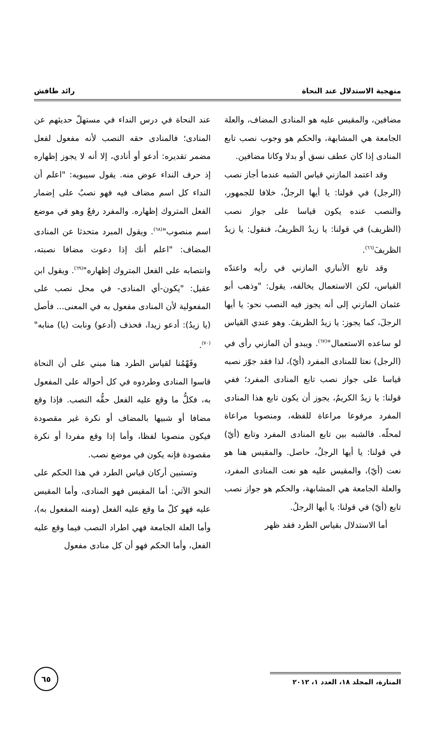منهجية الاستدلال عند النحاة رائد طافش
مضافين، والمقيس عليه هو المنادى المضاف، والعلة الجامعة هي المشابهة، والحكم هو وجوب نصب تابع المنادى إذا كان عطف نسق أو بدلا وكانا مضافين.
وقد اعتمد المازني قياس الشبه عندما أجاز نصب (الرجل) في قولنا: يا أيها الرجلُ، خلافا للجمهور، والنصب عنده يكون قياسا على جواز نصب (الظريف) في قولنا: يا زيدُ الظريفُ، فنقول: يا زيدُ الظريفَ<sup>(٦٦)</sup>.
وقد تابع الأنباري المازني في رأيه واعتدّه القياس، لكن الاستعمال يخالفه، يقول: "وذهب أبو عثمان المازني إلى أنه يجوز فيه النصب نحو: يا أيها الرجلَ، كما يجوز: يا زيدُ الظريفَ. وهو عندي القياس لو ساعده الاستعمال"<sup>(٦٧)</sup>. ويبدو أن المازني رأى في (الرجل) نعتا للمنادى المفرد (أيّ)، لذا فقد جوّز نصبه قياسا على جواز نصب تابع المنادى المفرد؛ ففي قولنا: يا زيدُ الكريمُ، يجوز أن يكون تابع هذا المنادى المفرد مرفوعا مراعاة للفظه، ومنصوبا مراعاة لمحلّه. فالشبه بين تابع المنادى المفرد وتابع (أيّ) في قولنا: يا أيها الرجلُ، حاصل. والمقيس هنا هو نعت (أيّ)، والمقيس عليه هو نعت المنادى المفرد، والعلة الجامعة هي المشابهة، والحكم هو جواز نصب تابع (أيّ) في قولنا: يا أيها الرجلُ.
أما الاستدلال بقياس الطرد فقد ظهر
عند النحاة في درس النداء في مستهلّ حديثهم عن المنادى؛ فالمنادى حقه النصب لأنه مفعول لفعل مضمر تقديره: أدعو أو أنادي، إلا أنه لا يجوز إظهاره إذ حرف النداء عوض منه. يقول سيبويه: "اعلم أن النداء كل اسم مضاف فيه فهو نصبٌ على إضمار الفعل المتروك إظهاره. والمفرد رفعٌ وهو في موضع اسم منصوب"<sup>(٦٨)</sup>. ويقول المبرد متحدثا عن المنادى المضاف: "اعلم أنك إذا دعوت مضافا نصبته، وانتصابه على الفعل المتروك إظهاره"<sup>(٦٩)</sup>. ويقول ابن عقيل: "يكون-أي المنادى- في محل نصب على المفعولية لأن المنادى مفعول به في المعنى... فأصل (يا زيدُ): أدعو زيدا، فحذف (أدعو) ونابت (يا) منابه"<sup>(٧٠)</sup>.
وفَهْمُنا لقياس الطرد هنا مبني على أن النحاة قاسوا المنادى وطردوه في كل أحواله على المفعول به، فكلُّ ما وقع عليه الفعل حقُّه النصب. فإذا وقع مضافا أو شبيها بالمضاف أو نكرة غير مقصودة فيكون منصوبا لفظا، وأما إذا وقع مفردا أو نكرة مقصودة فإنه يكون في موضع نصب.
وتستبين أركان قياس الطرد في هذا الحكم على النحو الآتي: أما المقيس فهو المنادى، وأما المقيس عليه فهو كلّ ما وقع عليه الفعل (ومنه المفعول به)، وأما العلة الجامعة فهي اطراد النصب فيما وقع عليه الفعل، وأما الحكم فهو أن كل منادى مفعول
المنارة، المجلد ١٨، العدد ١، ٢٠١٢
٦٥